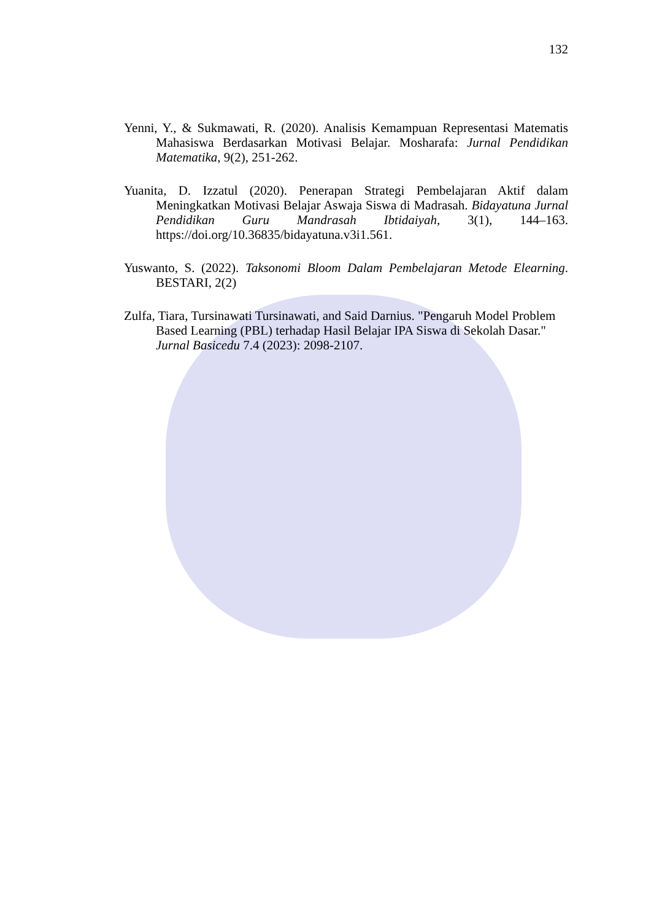132
Yenni, Y., & Sukmawati, R. (2020). Analisis Kemampuan Representasi Matematis Mahasiswa Berdasarkan Motivasi Belajar. Mosharafa: Jurnal Pendidikan Matematika, 9(2), 251-262.
Yuanita, D. Izzatul (2020). Penerapan Strategi Pembelajaran Aktif dalam Meningkatkan Motivasi Belajar Aswaja Siswa di Madrasah. Bidayatuna Jurnal Pendidikan Guru Mandrasah Ibtidaiyah, 3(1), 144–163. https://doi.org/10.36835/bidayatuna.v3i1.561.
Yuswanto, S. (2022). Taksonomi Bloom Dalam Pembelajaran Metode Elearning. BESTARI, 2(2)
Zulfa, Tiara, Tursinawati Tursinawati, and Said Darnius. "Pengaruh Model Problem Based Learning (PBL) terhadap Hasil Belajar IPA Siswa di Sekolah Dasar." Jurnal Basicedu 7.4 (2023): 2098-2107.